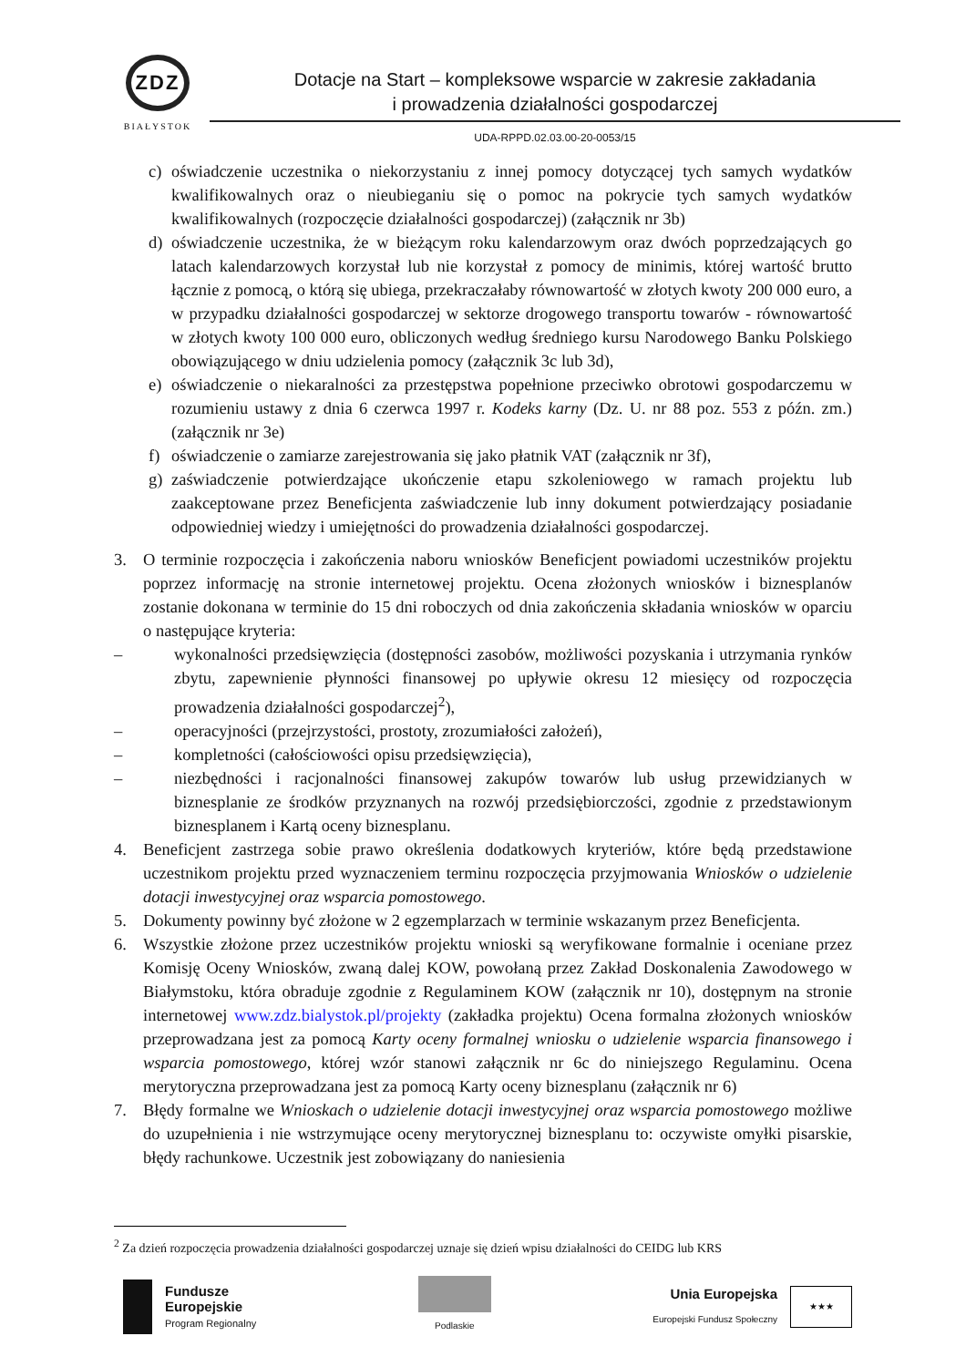ZDZ
BIAŁYSTOK
Dotacje na Start – kompleksowe wsparcie w zakresie zakładania
i prowadzenia działalności gospodarczej
UDA-RPPD.02.03.00-20-0053/15
c) oświadczenie uczestnika o niekorzystaniu z innej pomocy dotyczącej tych samych wydatków kwalifikowalnych oraz o nieubieganiu się o pomoc na pokrycie tych samych wydatków kwalifikowalnych (rozpoczęcie działalności gospodarczej) (załącznik nr 3b)
d) oświadczenie uczestnika, że w bieżącym roku kalendarzowym oraz dwóch poprzedzających go latach kalendarzowych korzystał lub nie korzystał z pomocy de minimis, której wartość brutto łącznie z pomocą, o którą się ubiega, przekraczałaby równowartość w złotych kwoty 200 000 euro, a w przypadku działalności gospodarczej w sektorze drogowego transportu towarów - równowartość w złotych kwoty 100 000 euro, obliczonych według średniego kursu Narodowego Banku Polskiego obowiązującego w dniu udzielenia pomocy (załącznik 3c lub 3d),
e) oświadczenie o niekaralności za przestępstwa popełnione przeciwko obrotowi gospodarczemu w rozumieniu ustawy z dnia 6 czerwca 1997 r. Kodeks karny (Dz. U. nr 88 poz. 553 z późn. zm.) (załącznik nr 3e)
f) oświadczenie o zamiarze zarejestrowania się jako płatnik VAT (załącznik nr 3f),
g) zaświadczenie potwierdzające ukończenie etapu szkoleniowego w ramach projektu lub zaakceptowane przez Beneficjenta zaświadczenie lub inny dokument potwierdzający posiadanie odpowiedniej wiedzy i umiejętności do prowadzenia działalności gospodarczej.
3. O terminie rozpoczęcia i zakończenia naboru wniosków Beneficjent powiadomi uczestników projektu poprzez informację na stronie internetowej projektu. Ocena złożonych wniosków i biznesplanów zostanie dokonana w terminie do 15 dni roboczych od dnia zakończenia składania wniosków w oparciu o następujące kryteria:
– wykonalności przedsięwzięcia (dostępności zasobów, możliwości pozyskania i utrzymania rynków zbytu, zapewnienie płynności finansowej po upływie okresu 12 miesięcy od rozpoczęcia prowadzenia działalności gospodarczej<sup>2</sup>),
– operacyjności (przejrzystości, prostoty, zrozumiałości założeń),
– kompletności (całościowości opisu przedsięwzięcia),
– niezbędności i racjonalności finansowej zakupów towarów lub usług przewidzianych w biznesplanie ze środków przyznanych na rozwój przedsiębiorczości, zgodnie z przedstawionym biznesplanem i Kartą oceny biznesplanu.
4. Beneficjent zastrzega sobie prawo określenia dodatkowych kryteriów, które będą przedstawione uczestnikom projektu przed wyznaczeniem terminu rozpoczęcia przyjmowania Wniosków o udzielenie dotacji inwestycyjnej oraz wsparcia pomostowego.
5. Dokumenty powinny być złożone w 2 egzemplarzach w terminie wskazanym przez Beneficjenta.
6. Wszystkie złożone przez uczestników projektu wnioski są weryfikowane formalnie i oceniane przez Komisję Oceny Wniosków, zwaną dalej KOW, powołaną przez Zakład Doskonalenia Zawodowego w Białymstoku, która obraduje zgodnie z Regulaminem KOW (załącznik nr 10), dostępnym na stronie internetowej www.zdz.bialystok.pl/projekty (zakładka projektu) Ocena formalna złożonych wniosków przeprowadzana jest za pomocą Karty oceny formalnej wniosku o udzielenie wsparcia finansowego i wsparcia pomostowego, której wzór stanowi załącznik nr 6c do niniejszego Regulaminu. Ocena merytoryczna przeprowadzana jest za pomocą Karty oceny biznesplanu (załącznik nr 6)
7. Błędy formalne we Wnioskach o udzielenie dotacji inwestycyjnej oraz wsparcia pomostowego możliwe do uzupełnienia i nie wstrzymujące oceny merytorycznej biznesplanu to: oczywiste omyłki pisarskie, błędy rachunkowe. Uczestnik jest zobowiązany do naniesienia
<sup>2</sup> Za dzień rozpoczęcia prowadzenia działalności gospodarczej uznaje się dzień wpisu działalności do CEIDG lub KRS
Fundusze
Europejskie
Program Regionalny
Podlaskie
Unia Europejska
Europejski Fundusz Społeczny
★★★